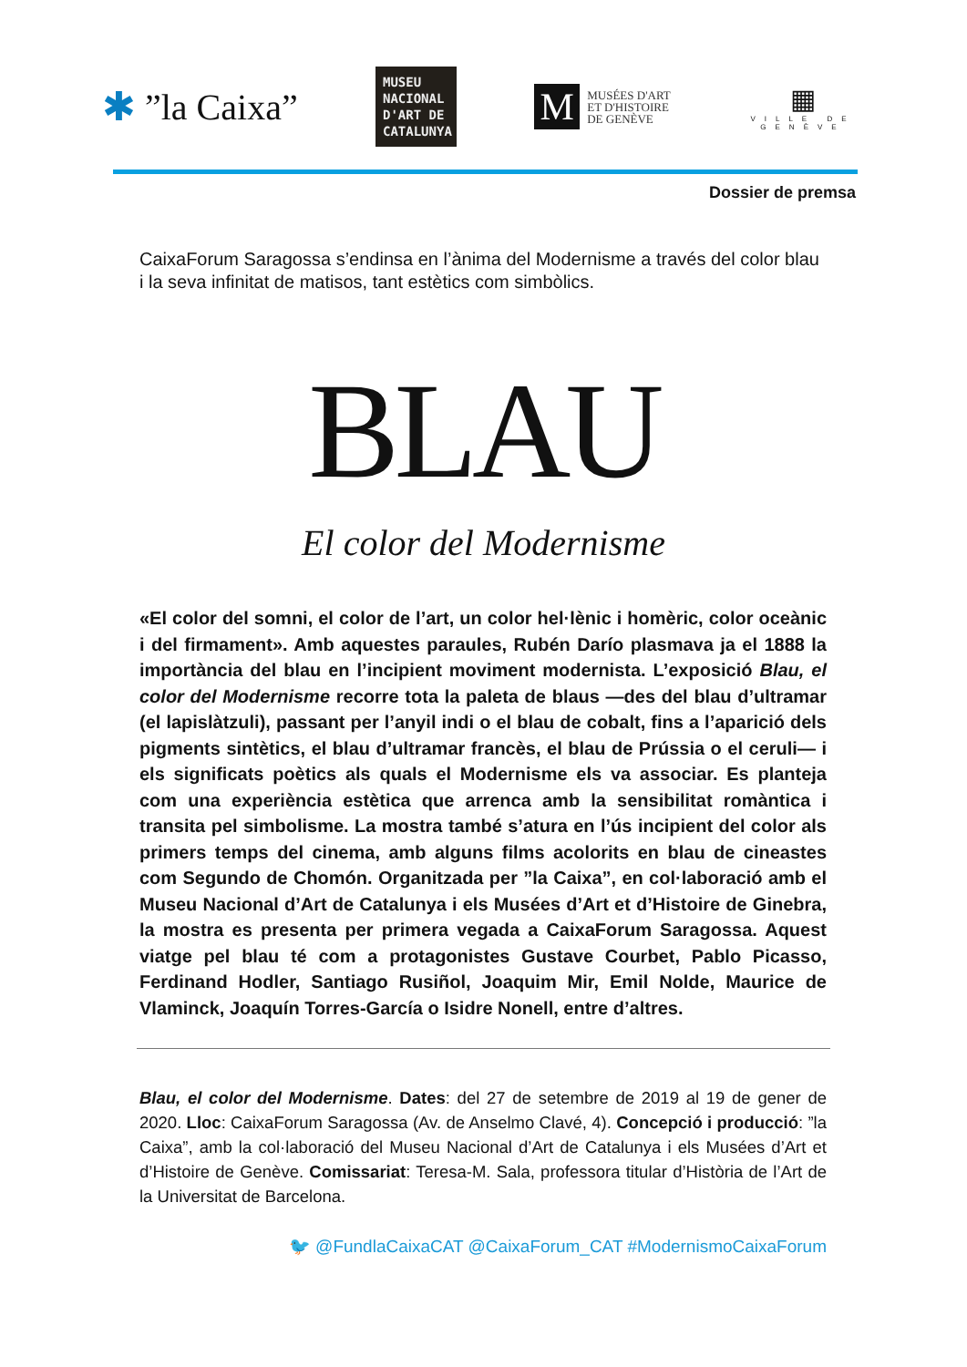✱”la Caixa”
MUSEU NACIONAL D'ART DE CATALUNYA
M
MUSÉES D'ART
ET D'HISTOIRE
DE GENÈVE
▦
VILLE DE GENÈVE
Dossier de premsa
CaixaForum Saragossa s’endinsa en l’ànima del Modernisme a través del color blau i la seva infinitat de matisos, tant estètics com simbòlics.
BLAU
El color del Modernisme
«El color del somni, el color de l’art, un color hel·lènic i homèric, color oceànic i del firmament». Amb aquestes paraules, Rubén Darío plasmava ja el 1888 la importància del blau en l’incipient moviment modernista. L’exposició Blau, el color del Modernisme recorre tota la paleta de blaus —des del blau d’ultramar (el lapislàtzuli), passant per l’anyil indi o el blau de cobalt, fins a l’aparició dels pigments sintètics, el blau d’ultramar francès, el blau de Prússia o el ceruli— i els significats poètics als quals el Modernisme els va associar. Es planteja com una experiència estètica que arrenca amb la sensibilitat romàntica i transita pel simbolisme. La mostra també s’atura en l’ús incipient del color als primers temps del cinema, amb alguns films acolorits en blau de cineastes com Segundo de Chomón. Organitzada per ”la Caixa”, en col·laboració amb el Museu Nacional d’Art de Catalunya i els Musées d’Art et d’Histoire de Ginebra, la mostra es presenta per primera vegada a CaixaForum Saragossa. Aquest viatge pel blau té com a protagonistes Gustave Courbet, Pablo Picasso, Ferdinand Hodler, Santiago Rusiñol, Joaquim Mir, Emil Nolde, Maurice de Vlaminck, Joaquín Torres-García o Isidre Nonell, entre d’altres.
Blau, el color del Modernisme. Dates: del 27 de setembre de 2019 al 19 de gener de 2020. Lloc: CaixaForum Saragossa (Av. de Anselmo Clavé, 4). Concepció i producció: ”la Caixa”, amb la col·laboració del Museu Nacional d’Art de Catalunya i els Musées d’Art et d’Histoire de Genève. Comissariat: Teresa-M. Sala, professora titular d’Història de l’Art de la Universitat de Barcelona.
🐦 @FundlaCaixaCAT @CaixaForum_CAT #ModernismoCaixaForum